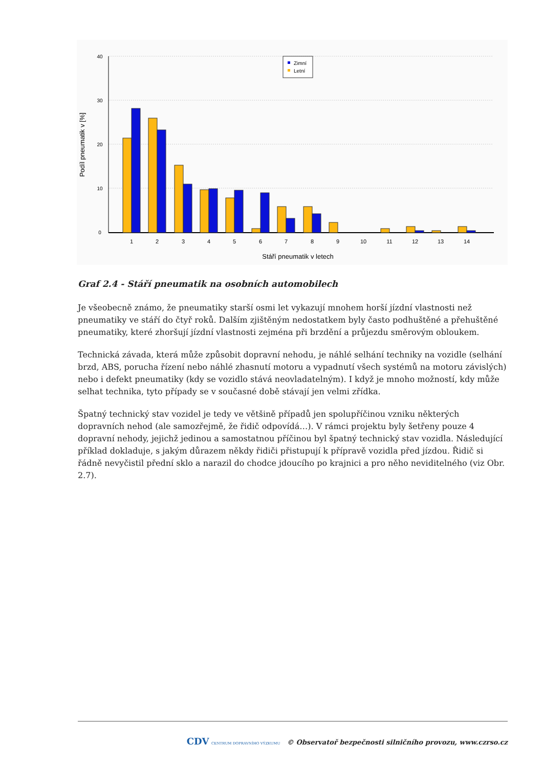0
10
20
30
40
Podíl pneumatik v [%]
1
2
3
4
5
6
7
8
9
10
11
12
13
14
Stáří pneumatik v letech
Zimní
Letní
Graf 2.4 - Stáří pneumatik na osobních automobilech
Je všeobecně známo, že pneumatiky starší osmi let vykazují mnohem horší jízdní vlastnosti než pneumatiky ve stáří do čtyř roků. Dalším zjištěným nedostatkem byly často podhuštěné a přehuštěné pneumatiky, které zhoršují jízdní vlastnosti zejména při brzdění a průjezdu směrovým obloukem.
Technická závada, která může způsobit dopravní nehodu, je náhlé selhání techniky na vozidle (selhání brzd, ABS, porucha řízení nebo náhlé zhasnutí motoru a vypadnutí všech systémů na motoru závislých) nebo i defekt pneumatiky (kdy se vozidlo stává neovladatelným). I když je mnoho možností, kdy může selhat technika, tyto případy se v současné době stávají jen velmi zřídka.
Špatný technický stav vozidel je tedy ve většině případů jen spolupříčinou vzniku některých dopravních nehod (ale samozřejmě, že řidič odpovídá…). V rámci projektu byly šetřeny pouze 4 dopravní nehody, jejichž jedinou a samostatnou příčinou byl špatný technický stav vozidla. Následující příklad dokladuje, s jakým důrazem někdy řidiči přistupují k přípravě vozidla před jízdou. Řidič si řádně nevyčistil přední sklo a narazil do chodce jdoucího po krajnici a pro něho neviditelného (viz Obr. 2.7).
CDV CENTRUM DOPRAVNÍHO VÝZKUMU © Observatoř bezpečnosti silničního provozu, www.czrso.cz